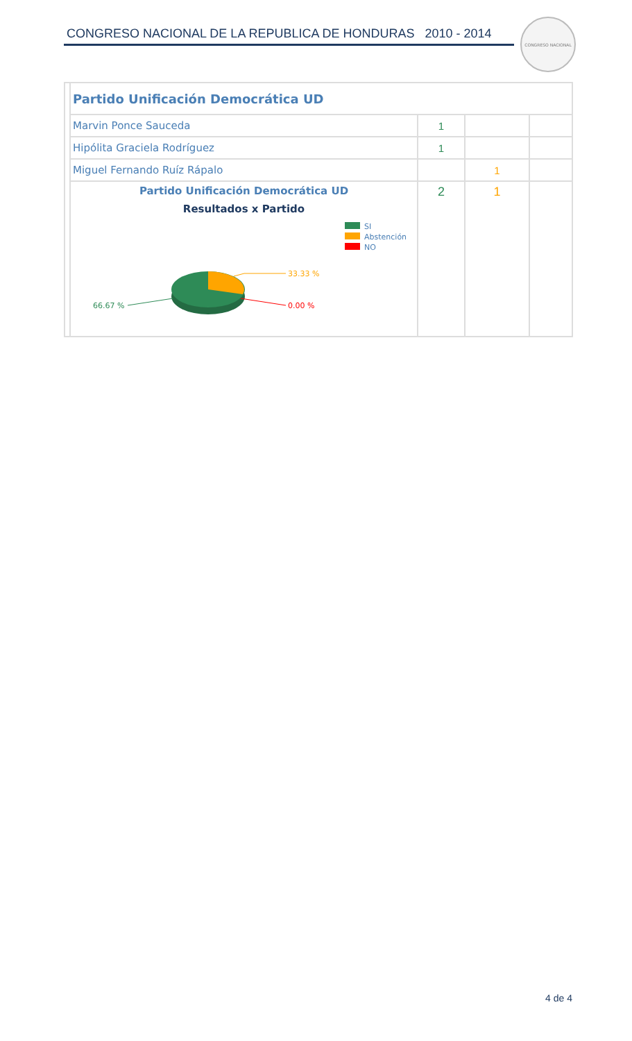CONGRESO NACIONAL DE LA REPUBLICA DE HONDURAS 2010 - 2014
CONGRESO NACIONAL
| | Partido Unificación Democrática UD | | | |
| | Marvin Ponce Sauceda | 1 | | |
| | Hipólita Graciela Rodríguez | 1 | | |
| | Miguel Fernando Ruíz Rápalo | | 1 | |
| | Partido Unificación Democrática UD Resultados x Partido SI Abstención NO 33.33 % 0.00 % 66.67 % | 2 | 1 | |
4 de 4